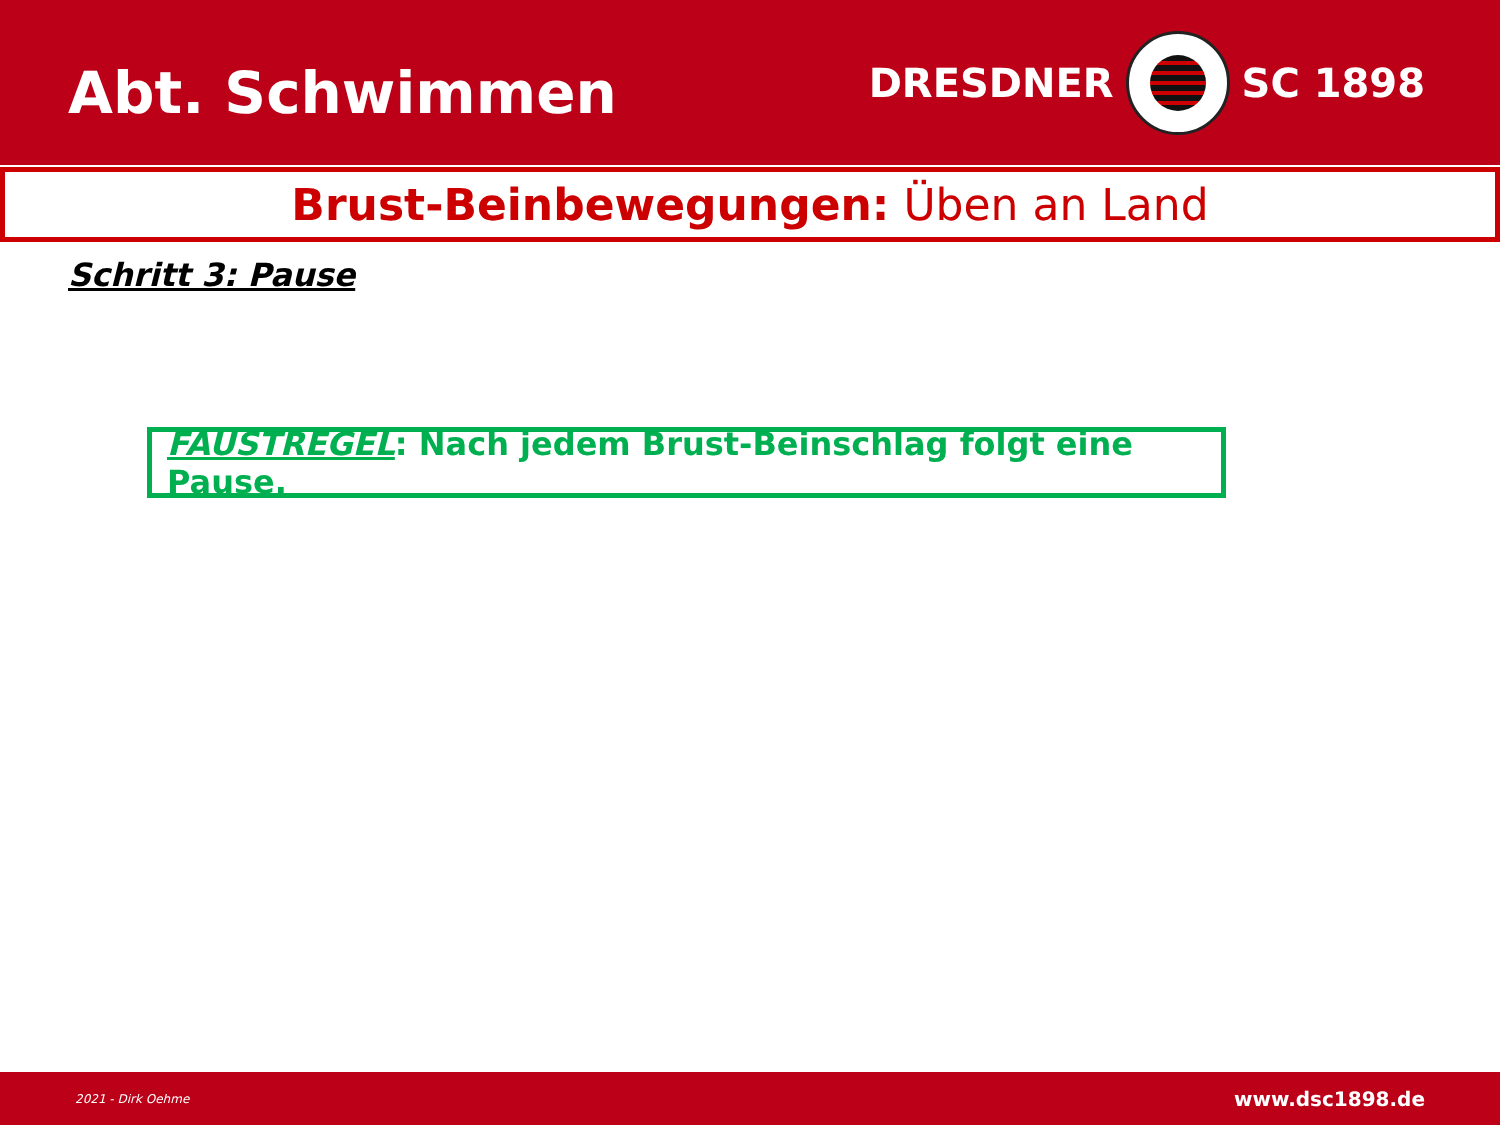Abt. Schwimmen
DRESDNER SC 1898
Brust-Beinbewegungen: Üben an Land
Schritt 3: Pause
FAUSTREGEL: Nach jedem Brust-Beinschlag folgt eine Pause.
2021 - Dirk Oehme www.dsc1898.de